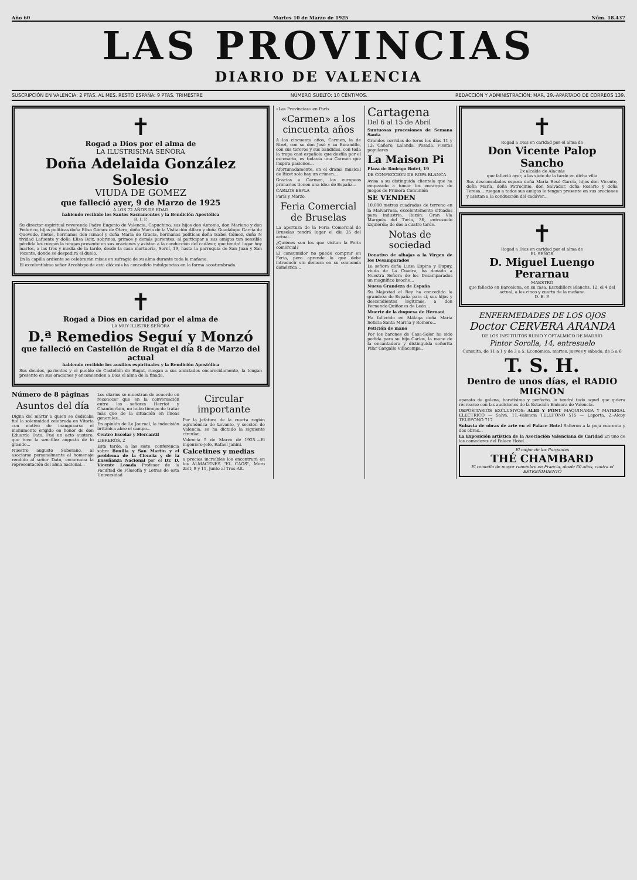Año 60 Martes 10 de Marzo de 1925 Núm. 18.437
LAS PROVINCIAS
DIARIO DE VALENCIA
SUSCRIPCIÓN EN VALENCIA: 2 PTAS. AL MES. RESTO ESPAÑA: 9 PTAS. TRIMESTRE NÚMERO SUELTO: 10 CÉNTIMOS. REDACCIÓN Y ADMINISTRACIÓN: MAR, 29.-APARTADO DE CORREOS 139.
✝
Rogad a Dios por el alma de
LA ILUSTRISIMA SEÑORA
Doña Adelaida González Solesio
VIUDA DE GOMEZ
que falleció ayer, 9 de Marzo de 1925
A LOS 72 AÑOS DE EDAD
habiendo recibido los Santos Sacramentos y la Bendición Apostólica
R. I. P.
Su director espiritual reverendo Padre Eugenio de Valencia, Capuchino; sus hijos don Antonio, don Mariano y don Federico, hijas políticas doña Elisa Gómez de Otero, doña María de la Visitación Alfaro y doña Guadalupe García de Quevedo, nietos, hermanos don Ismael y doña María de Gracia, hermanas políticas doña Isabel Gómez, doña N tividad Lafuente y doña Elisa Boix, sobrinos, primos y demás parientes, al participar a sus amigos tan sensible pérdida les ruegan la tengan presente en sus oraciones y asistan a la conducción del cadáver, que tendrá lugar hoy martes, a las tres y media de la tarde, desde la casa mortuoria, Sorní, 19, hasta la parroquia de San Juan y San Vicente, donde se despedirá el duelo.
En la capilla ardiente se celebrarán misas en sufragio de su alma durante toda la mañana.
El excelentísimo señor Arzobispo de esta diócesis ha concedido indulgencias en la forma acostumbrada.
✝
Rogad a Dios en caridad por el alma de
LA MUY ILUSTRE SEÑORA
D.ª Remedios Seguí y Monzó
que falleció en Castellón de Rugat el día 8 de Marzo del actual
habiendo recibido los auxilios espirituales y la Bendición Apostólica
Sus deudos, parientes y el pueblo de Castellón de Rugat, ruegan a sus amistades encarecidamente, la tengan presente en sus oraciones y encomienden a Dios el alma de la finada.
Número de 8 páginas
Asuntos del día
Digna del mártir a quien se dedicaba fué la solemnidad celebrada en Vitoria con motivo de inaugurarse el monumento erigido en honor de don Eduardo Dato. Fué un acto austero, que tuvo la sencillez augusta de lo grande...
Nuestro augusto Soberano, al asociarse personalmente al homenaje rendido al señor Dato, encarnaba la representación del alma nacional...
Los diarios se muestran de acuerdo en reconocer que en la conversación entre los señores Herriot y Chamberlain, no hubo tiempo de tratar más que de la situación en líneas generales...
En opinión de Le Journal, la indecisión británica abre el campo...
Centro Escolar y Mercantil
LIBREROS, 2
Esta tarde, a las siete, conferencia sobre Bonilla y San Martín y el problema de la Ciencia y de la Enseñanza Nacional por el Dr. D. Vicente Losada Profesor de la Facultad de Filosofía y Letras de esta Universidad
Circular importante
Por la jefatura de la cuarta región agronómica de Levante, y sección de Valencia, se ha dictado la siguiente circular...
Valencia 5 de Marzo de 1925.—El ingeniero-jefe, Rafael Janini.
Calcetines y medias
a precios increíbles los encontrará en los ALMACENES "EL CAOS", Moro Zeit, 9 y 11, junto al Tros-Alt.
«Las Provincias» en París
«Carmen» a los cincuenta años
A los cincuenta años, Carmen, la de Bizet, con su don José y su Escamillo, con sus toreros y sus bandidos, con toda la tropa casi española que desfila por el escenario, es todavía una Carmen que inspira pasiones...
Afortunadamente, en el drama musical de Bizet solo hay un crimen...
Gracias a Carmen, los europeos primarios tienen una idea de España...
CARLOS ESPLA
París y Marzo.
Feria Comercial de Bruselas
La apertura de la Feria Comercial de Bruselas tendrá lugar el día 25 del actual...
¿Quiénes son los que visitan la Feria comercial?
El consumidor no puede comprar en Feria, pero aprende lo que debe introducir sin demora en su economía doméstica...
Cartagena
Del 6 al 15 de Abril
Suntuosas procesiones de Semana Santa
Grandes corridas de toros los días 11 y 12: Cañero, Lalanda, Posada. Fiestas populares
La Maison Pi
Plaza de Rodrigo Botet, 19
DE CONFECCION DE ROPA BLANCA
Avisa a su distinguida clientela que ha empezado a tomar los encargos de juegos de Primera Comunión
SE VENDEN
10.000 metros cuadrados de terreno en la Malvarrosa, excelentemente situados para industria. Razón: Gran Vía Marqués del Turia, 36, entresuelo izquierda; de dos a cuatro tarde.
Notas de sociedad
Donativo de alhajas a la Virgen de los Desamparados
La señora doña Luisa Espina y Dupuy, viuda de La Cuadra, ha donado a Nuestra Señora de los Desamparados un magnífico broche...
Nueva Grandeza de España
Su Majestad el Rey ha concedido la grandeza de España para sí, sus hijos y descendientes legítimos, a don Fernando Quiñones de León...
Muerte de la duquesa de Hernani
Ha fallecido en Málaga doña María Seticia Santa Marina y Romero...
Petición de mano
Por los barones de Casa-Soler ha sido pedida para su hijo Carlos, la mano de la encantadora y distinguida señorita Pilar Gargallo Villacampa...
✝
Rogad a Dios en caridad por el alma de
Don Vicente Palop Sancho
Ex alcalde de Alacuás
que falleció ayer, a las siete de la tarde en dicha villa
Sus desconsolados esposa doña María Besó García, hijos don Vicente, doña María, doña Patrocinio, don Salvador, doña Rosario y doña Teresa... ruegan a todos sus amigos le tengan presente en sus oraciones y asistan a la conducción del cadáver...
✝
Rogad a Dios en caridad por el alma de
EL SEÑOR
D. Miguel Luengo Perarnau
MAESTRO
que falleció en Barcelona, en su casa, Escudillers Blanchs, 12, el 4 del actual, a las cinco y cuarto de la mañana
D. E. P.
ENFERMEDADES DE LOS OJOS
Doctor CERVERA ARANDA
DE LOS INSTITUTOS RUBIO Y OFTALMICO DE MADRID
Pintor Sorolla, 14, entresuelo
Consulta, de 11 a 1 y de 3 a 5. Económica, martes, jueves y sábado, de 5 a 6
T. S. H.
Dentro de unos días, el RADIO MIGNON
aparato de galena, baratísimo y perfecto, lo tendrá todo aquel que quiera recrearse con las audiciones de la Estación Emisora de Valencia.
DEPOSITARIOS EXCLUSIVOS: ALBI Y PONT MAQUINARIA Y MATERIAL ELECTRICO — Salvá, 11.-Valencia TELEFONO 515 — Laporta, 2.-Alcoy TELEFONO 717
Subasta de obras de arte en el Palace Hotel Salieron a la puja cuarenta y dos obras...
La Exposición artística de la Asociación Valenciana de Caridad En uno de los comedores del Palace Hotel...
El mejor de los Purgantes
THÉ CHAMBARD
El remedio de mayor renombre en Francia, desde 60 años, contra el ESTREÑIMIENTO